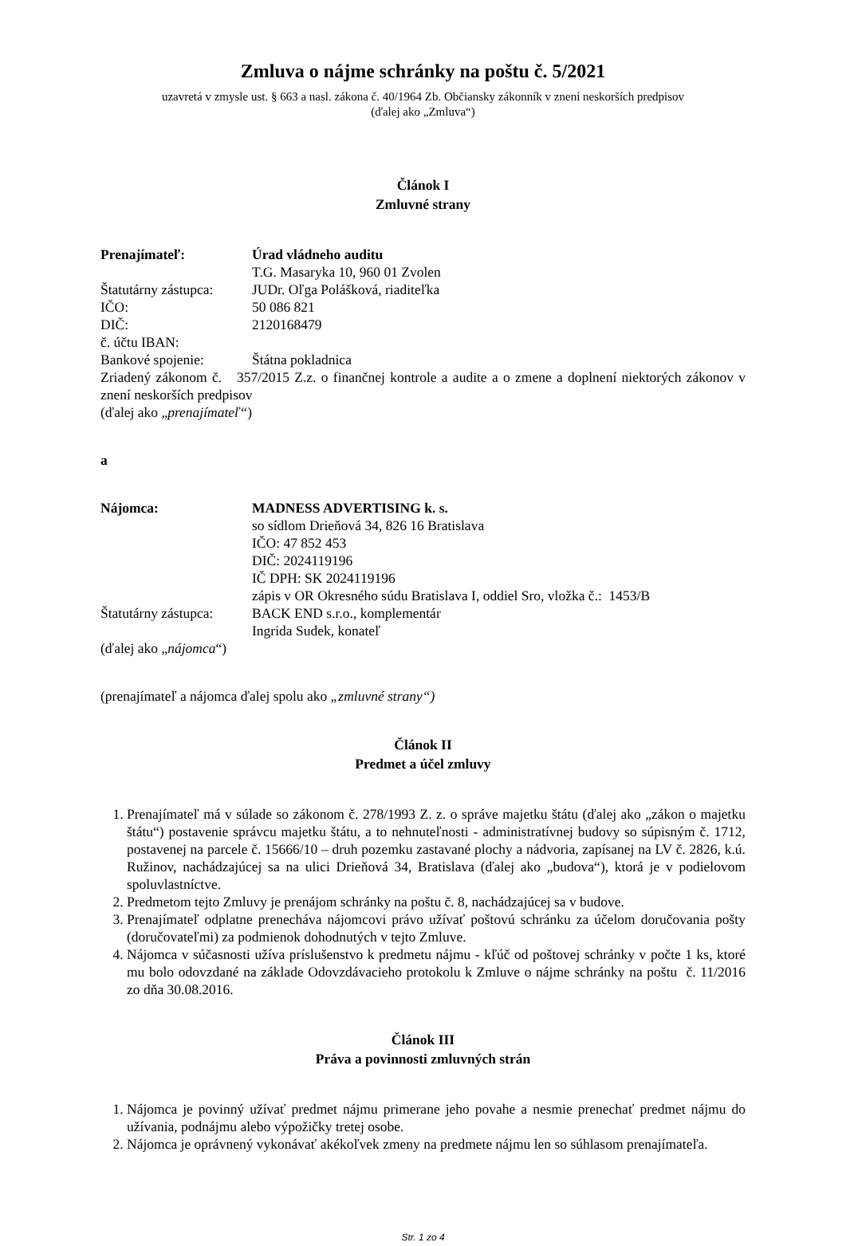Zmluva o nájme schránky na poštu č. 5/2021
uzavretá v zmysle ust. § 663 a nasl. zákona č. 40/1964 Zb. Občiansky zákonník v znení neskorších predpisov
(ďalej ako „Zmluva“)
Článok I
Zmluvné strany
Prenajímateľ: Úrad vládneho auditu
T.G. Masaryka 10, 960 01 Zvolen
Štatutárny zástupca: JUDr. Oľga Polášková, riaditeľka
IČO: 50 086 821
DIČ: 2120168479
č. účtu IBAN:
Bankové spojenie: Štátna pokladnica
Zriadený zákonom č. 357/2015 Z.z. o finančnej kontrole a audite a o zmene a doplnení niektorých zákonov v znení neskorších predpisov
(ďalej ako „prenajímateľ“)
a
Nájomca: MADNESS ADVERTISING k. s.
so sídlom Drieňová 34, 826 16 Bratislava
IČO: 47 852 453
DIČ: 2024119196
IČ DPH: SK 2024119196
zápis v OR Okresného súdu Bratislava I, oddiel Sro, vložka č.: 1453/B
Štatutárny zástupca: BACK END s.r.o., komplementár
Ingrida Sudek, konateľ
(ďalej ako „nájomca“)
(prenajímateľ a nájomca ďalej spolu ako „zmluvné strany“)
Článok II
Predmet a účel zmluvy
1. Prenajímateľ má v súlade so zákonom č. 278/1993 Z. z. o správe majetku štátu (ďalej ako „zákon o majetku štátu“) postavenie správcu majetku štátu, a to nehnuteľnosti - administratívnej budovy so súpisným č. 1712, postavenej na parcele č. 15666/10 – druh pozemku zastavané plochy a nádvoria, zapísanej na LV č. 2826, k.ú. Ružinov, nachádzajúcej sa na ulici Drieňová 34, Bratislava (ďalej ako „budova“), ktorá je v podielovom spoluvlastníctve.
2. Predmetom tejto Zmluvy je prenájom schránky na poštu č. 8, nachádzajúcej sa v budove.
3. Prenajímateľ odplatne prenecháva nájomcovi právo užívať poštovú schránku za účelom doručovania pošty (doručovateľmi) za podmienok dohodnutých v tejto Zmluve.
4. Nájomca v súčasnosti užíva príslušenstvo k predmetu nájmu - kľúč od poštovej schránky v počte 1 ks, ktoré mu bolo odovzdané na základe Odovzdávacieho protokolu k Zmluve o nájme schránky na poštu č. 11/2016 zo dňa 30.08.2016.
Článok III
Práva a povinnosti zmluvných strán
1. Nájomca je povinný užívať predmet nájmu primerane jeho povahe a nesmie prenechať predmet nájmu do užívania, podnájmu alebo výpožičky tretej osobe.
2. Nájomca je oprávnený vykonávať akékoľvek zmeny na predmete nájmu len so súhlasom prenajímateľa.
Str. 1 zo 4